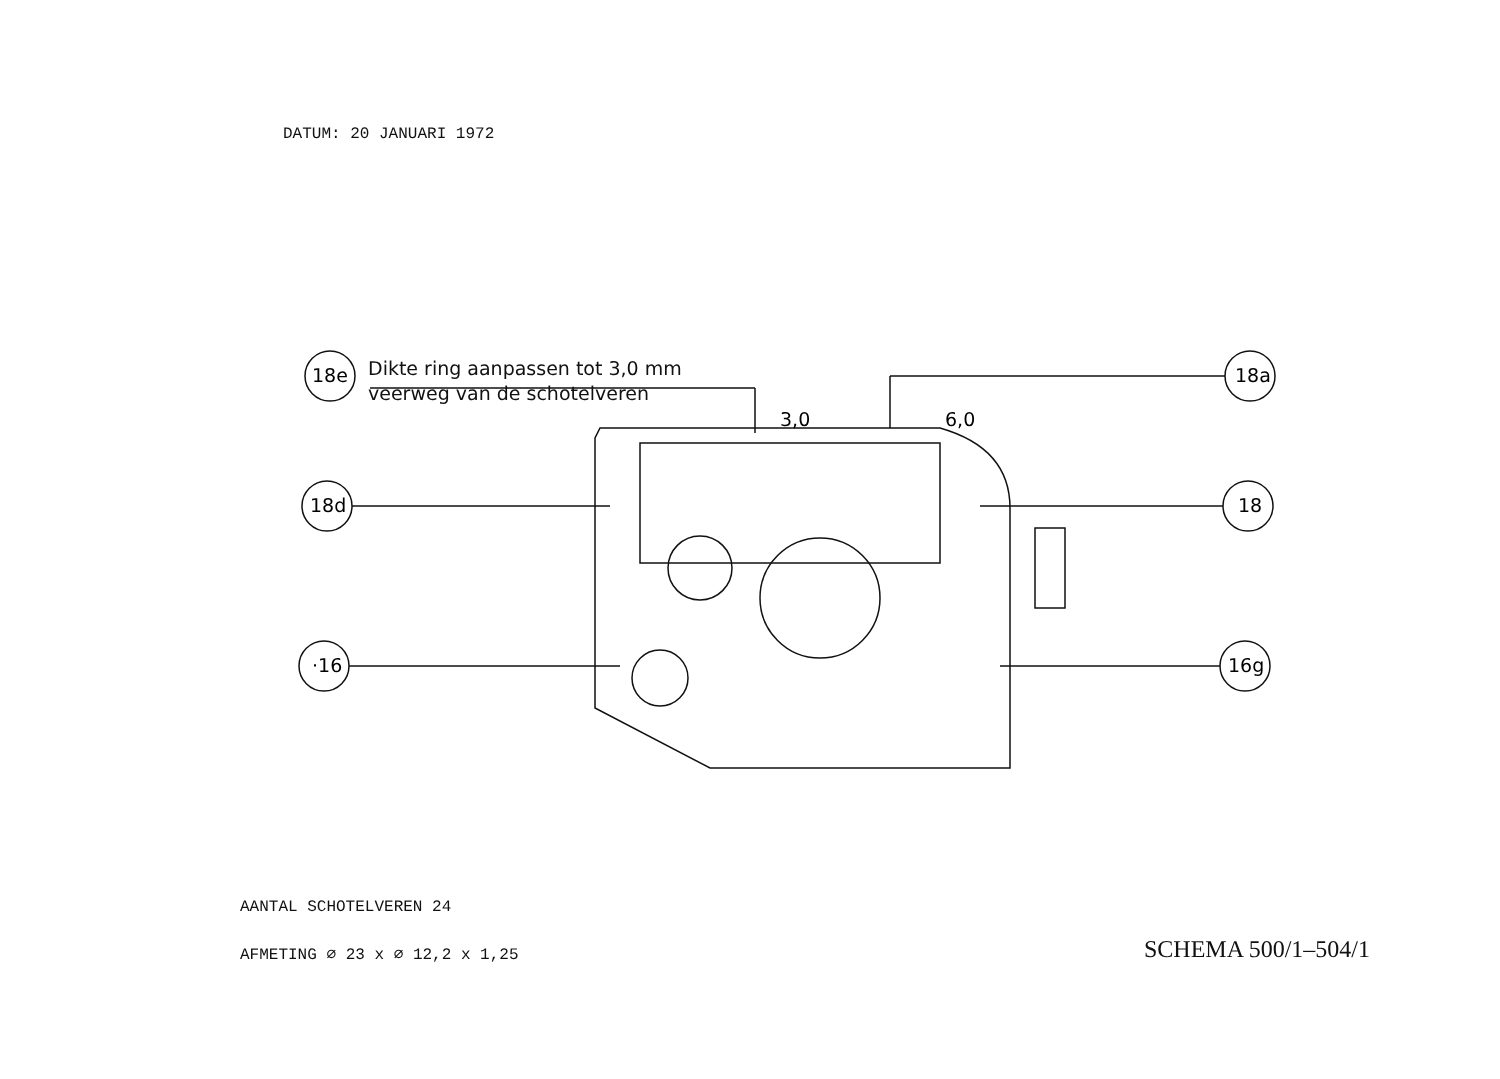DATUM: 20 JANUARI 1972
18e
18a
18d
18
·16
16g
3,0
6,0
Dikte ring aanpassen tot 3,0 mm
veerweg van de schotelveren
AANTAL SCHOTELVEREN 24
AFMETING ∅ 23 x ∅ 12,2 x 1,25
SCHEMA 500/1–504/1